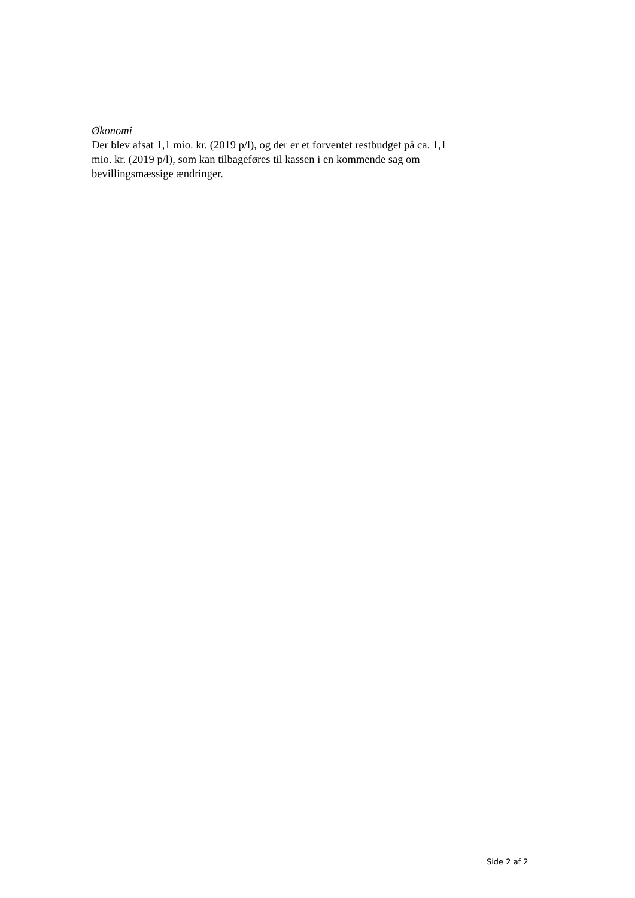Økonomi
Der blev afsat 1,1 mio. kr. (2019 p/l), og der er et forventet restbudget på ca. 1,1 mio. kr. (2019 p/l), som kan tilbageføres til kassen i en kommende sag om bevillingsmæssige ændringer.
Side 2 af 2